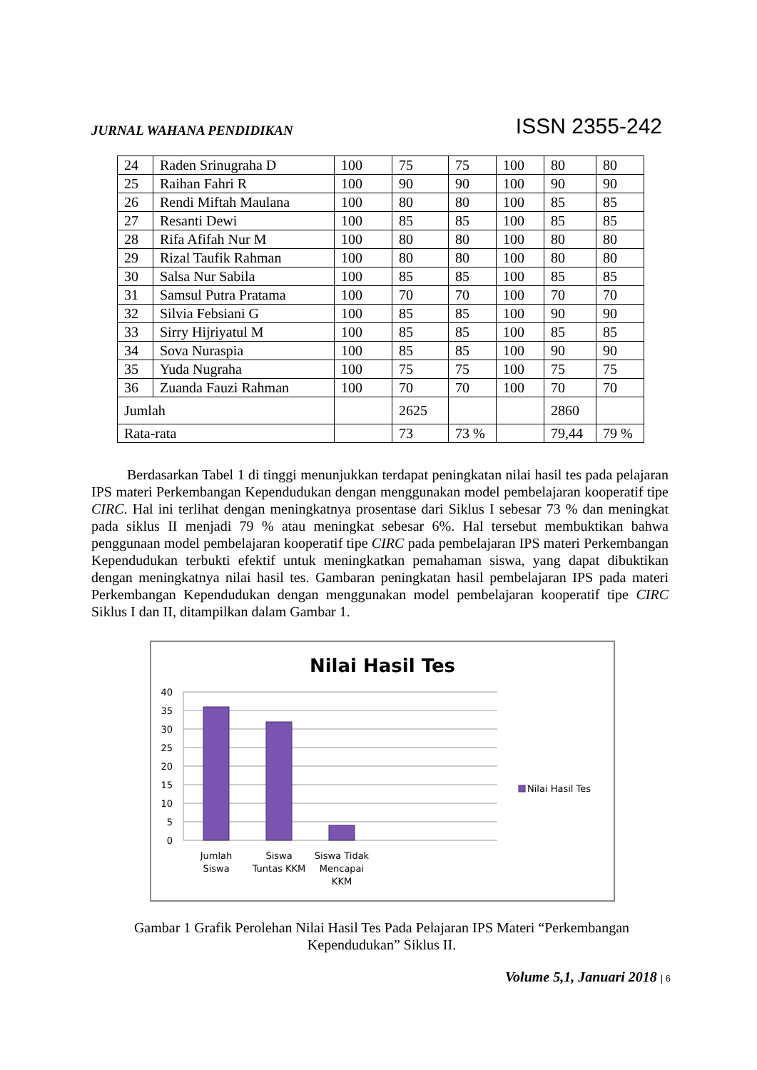JURNAL WAHANA PENDIDIKAN ISSN 2355-242
| 24 | Raden Srinugraha D | 100 | 75 | 75 | 100 | 80 | 80 |
| 25 | Raihan Fahri R | 100 | 90 | 90 | 100 | 90 | 90 |
| 26 | Rendi Miftah Maulana | 100 | 80 | 80 | 100 | 85 | 85 |
| 27 | Resanti Dewi | 100 | 85 | 85 | 100 | 85 | 85 |
| 28 | Rifa Afifah Nur M | 100 | 80 | 80 | 100 | 80 | 80 |
| 29 | Rizal Taufik Rahman | 100 | 80 | 80 | 100 | 80 | 80 |
| 30 | Salsa Nur Sabila | 100 | 85 | 85 | 100 | 85 | 85 |
| 31 | Samsul Putra Pratama | 100 | 70 | 70 | 100 | 70 | 70 |
| 32 | Silvia Febsiani G | 100 | 85 | 85 | 100 | 90 | 90 |
| 33 | Sirry Hijriyatul M | 100 | 85 | 85 | 100 | 85 | 85 |
| 34 | Sova Nuraspia | 100 | 85 | 85 | 100 | 90 | 90 |
| 35 | Yuda Nugraha | 100 | 75 | 75 | 100 | 75 | 75 |
| 36 | Zuanda Fauzi Rahman | 100 | 70 | 70 | 100 | 70 | 70 |
| Jumlah | | | 2625 | | | 2860 | |
| Rata-rata | | | 73 | 73 % | | 79,44 | 79 % |
Berdasarkan Tabel 1 di tinggi menunjukkan terdapat peningkatan nilai hasil tes pada pelajaran IPS materi Perkembangan Kependudukan dengan menggunakan model pembelajaran kooperatif tipe CIRC. Hal ini terlihat dengan meningkatnya prosentase dari Siklus I sebesar 73 % dan meningkat pada siklus II menjadi 79 % atau meningkat sebesar 6%. Hal tersebut membuktikan bahwa penggunaan model pembelajaran kooperatif tipe CIRC pada pembelajaran IPS materi Perkembangan Kependudukan terbukti efektif untuk meningkatkan pemahaman siswa, yang dapat dibuktikan dengan meningkatnya nilai hasil tes. Gambaran peningkatan hasil pembelajaran IPS pada materi Perkembangan Kependudukan dengan menggunakan model pembelajaran kooperatif tipe CIRC Siklus I dan II, ditampilkan dalam Gambar 1.
Nilai Hasil Tes
40
35
30
25
20
15
10
5
0
Jumlah
Siswa
Siswa
Tuntas KKM
Siswa Tidak
Mencapai
KKM
Nilai Hasil Tes
Gambar 1 Grafik Perolehan Nilai Hasil Tes Pada Pelajaran IPS Materi “Perkembangan Kependudukan” Siklus II.
Volume 5,1, Januari 2018 | 6